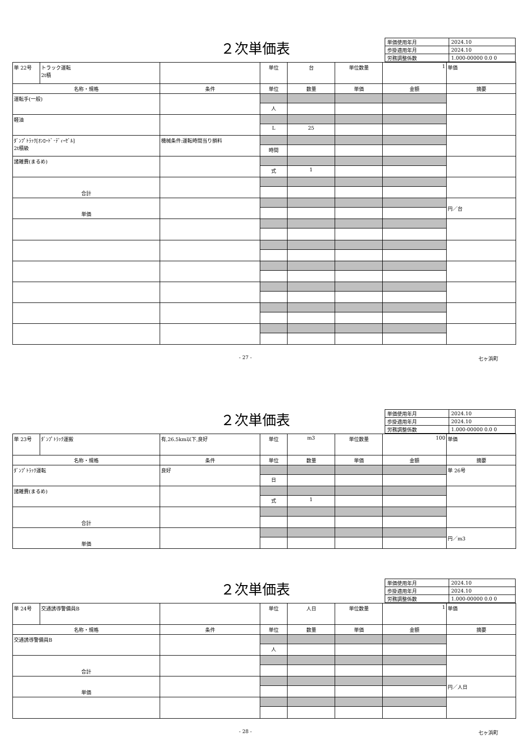２次単価表
| 単価使用年月 | 2024.10 |
| 歩掛適用年月 | 2024.10 |
| 労務調整係数 | 1.000-00000 0.0 0 |
| 単 22号 | トラック運転 2t積 | | 単位 | 台 | 単位数量 | 1 | 単価 |
| 名称・規格 | | 条件 | 単位 | 数量 | 単価 | 金額 | 摘要 |
| 運転手(一般) | | | | | | | |
| | | | 人 | | | | |
| 軽油 | | | | | | | |
| | | | L | 25 | | | |
| ﾀﾞﾝﾌﾟﾄﾗｯｸ[ｵﾝﾛｰﾄﾞ･ﾃﾞｨｰｾﾞﾙ] 2t積級 | | 機械条件:運転時間当り損料 | | | | | |
| | | | 時間 | | | | |
| 諸雑費(まるめ) | | | | | | | |
| | | | 式 | 1 | | | |
| 合計 | | | | | | | |
| 単価 | | | | | | | 円／台 |
- 27 - 七ヶ浜町
２次単価表
| 単価使用年月 | 2024.10 |
| 歩掛適用年月 | 2024.10 |
| 労務調整係数 | 1.000-00000 0.0 0 |
| 単 23号 | ﾀﾞﾝﾌﾟﾄﾗｯｸ運搬 | 有,26.5km以下,良好 | 単位 | m3 | 単位数量 | 100 | 単価 |
| 名称・規格 | | 条件 | 単位 | 数量 | 単価 | 金額 | 摘要 |
| ﾀﾞﾝﾌﾟﾄﾗｯｸ運転 | | 良好 | | | | | 単 26号 |
| | | | 日 | | | | |
| 諸雑費(まるめ) | | | | | | | |
| | | | 式 | 1 | | | |
| 合計 | | | | | | | |
| 単価 | | | | | | | 円／m3 |
２次単価表
| 単価使用年月 | 2024.10 |
| 歩掛適用年月 | 2024.10 |
| 労務調整係数 | 1.000-00000 0.0 0 |
| 単 24号 | 交通誘導警備員B | | 単位 | 人日 | 単位数量 | 1 | 単価 |
| 名称・規格 | | 条件 | 単位 | 数量 | 単価 | 金額 | 摘要 |
| 交通誘導警備員B | | | | | | | |
| | | | 人 | | | | |
| 合計 | | | | | | | |
| 単価 | | | | | | | 円／人日 |
- 28 - 七ヶ浜町